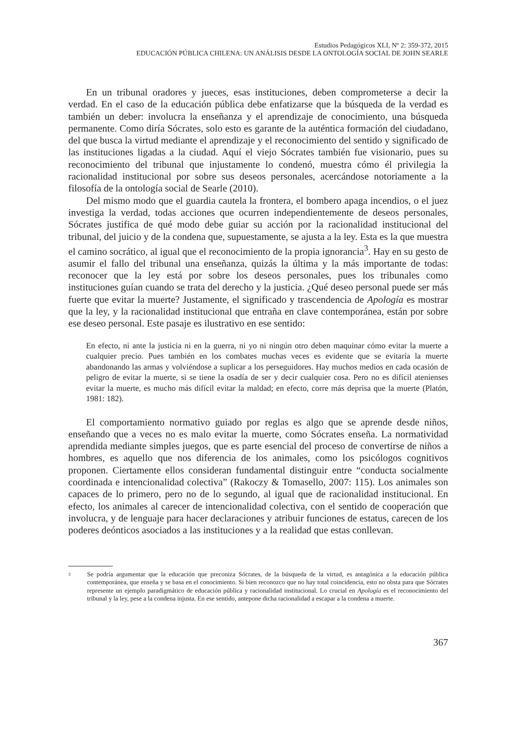Estudios Pedagógicos XLI, Nº 2: 359-372, 2015
EDUCACIÓN PÚBLICA CHILENA: UN ANÁLISIS DESDE LA ONTOLOGÍA SOCIAL DE JOHN SEARLE
En un tribunal oradores y jueces, esas instituciones, deben comprometerse a decir la verdad. En el caso de la educación pública debe enfatizarse que la búsqueda de la verdad es también un deber: involucra la enseñanza y el aprendizaje de conocimiento, una búsqueda permanente. Como diría Sócrates, solo esto es garante de la auténtica formación del ciudadano, del que busca la virtud mediante el aprendizaje y el reconocimiento del sentido y significado de las instituciones ligadas a la ciudad. Aquí el viejo Sócrates también fue visionario, pues su reconocimiento del tribunal que injustamente lo condenó, muestra cómo él privilegia la racionalidad institucional por sobre sus deseos personales, acercándose notoriamente a la filosofía de la ontología social de Searle (2010).
Del mismo modo que el guardia cautela la frontera, el bombero apaga incendios, o el juez investiga la verdad, todas acciones que ocurren independientemente de deseos personales, Sócrates justifica de qué modo debe guiar su acción por la racionalidad institucional del tribunal, del juicio y de la condena que, supuestamente, se ajusta a la ley. Esta es la que muestra el camino socrático, al igual que el reconocimiento de la propia ignorancia<sup>3</sup>. Hay en su gesto de asumir el fallo del tribunal una enseñanza, quizás la última y la más importante de todas: reconocer que la ley está por sobre los deseos personales, pues los tribunales como instituciones guían cuando se trata del derecho y la justicia. ¿Qué deseo personal puede ser más fuerte que evitar la muerte? Justamente, el significado y trascendencia de Apología es mostrar que la ley, y la racionalidad institucional que entraña en clave contemporánea, están por sobre ese deseo personal. Este pasaje es ilustrativo en ese sentido:
En efecto, ni ante la justicia ni en la guerra, ni yo ni ningún otro deben maquinar cómo evitar la muerte a cualquier precio. Pues también en los combates muchas veces es evidente que se evitaría la muerte abandonando las armas y volviéndose a suplicar a los perseguidores. Hay muchos medios en cada ocasión de peligro de evitar la muerte, si se tiene la osadía de ser y decir cualquier cosa. Pero no es difícil atenienses evitar la muerte, es mucho más difícil evitar la maldad; en efecto, corre más deprisa que la muerte (Platón, 1981: 182).
El comportamiento normativo guiado por reglas es algo que se aprende desde niños, enseñando que a veces no es malo evitar la muerte, como Sócrates enseña. La normatividad aprendida mediante simples juegos, que es parte esencial del proceso de convertirse de niños a hombres, es aquello que nos diferencia de los animales, como los psicólogos cognitivos proponen. Ciertamente ellos consideran fundamental distinguir entre “conducta socialmente coordinada e intencionalidad colectiva” (Rakoczy & Tomasello, 2007: 115). Los animales son capaces de lo primero, pero no de lo segundo, al igual que de racionalidad institucional. En efecto, los animales al carecer de intencionalidad colectiva, con el sentido de cooperación que involucra, y de lenguaje para hacer declaraciones y atribuir funciones de estatus, carecen de los poderes deónticos asociados a las instituciones y a la realidad que estas conllevan.
3 Se podría argumentar que la educación que preconiza Sócrates, de la búsqueda de la virtud, es antagónica a la educación pública contemporánea, que enseña y se basa en el conocimiento. Si bien reconozco que no hay total coincidencia, esto no obsta para que Sócrates represente un ejemplo paradigmático de educación pública y racionalidad institucional. Lo crucial en Apología es el reconocimiento del tribunal y la ley, pese a la condena injusta. En ese sentido, antepone dicha racionalidad a escapar a la condena a muerte.
367